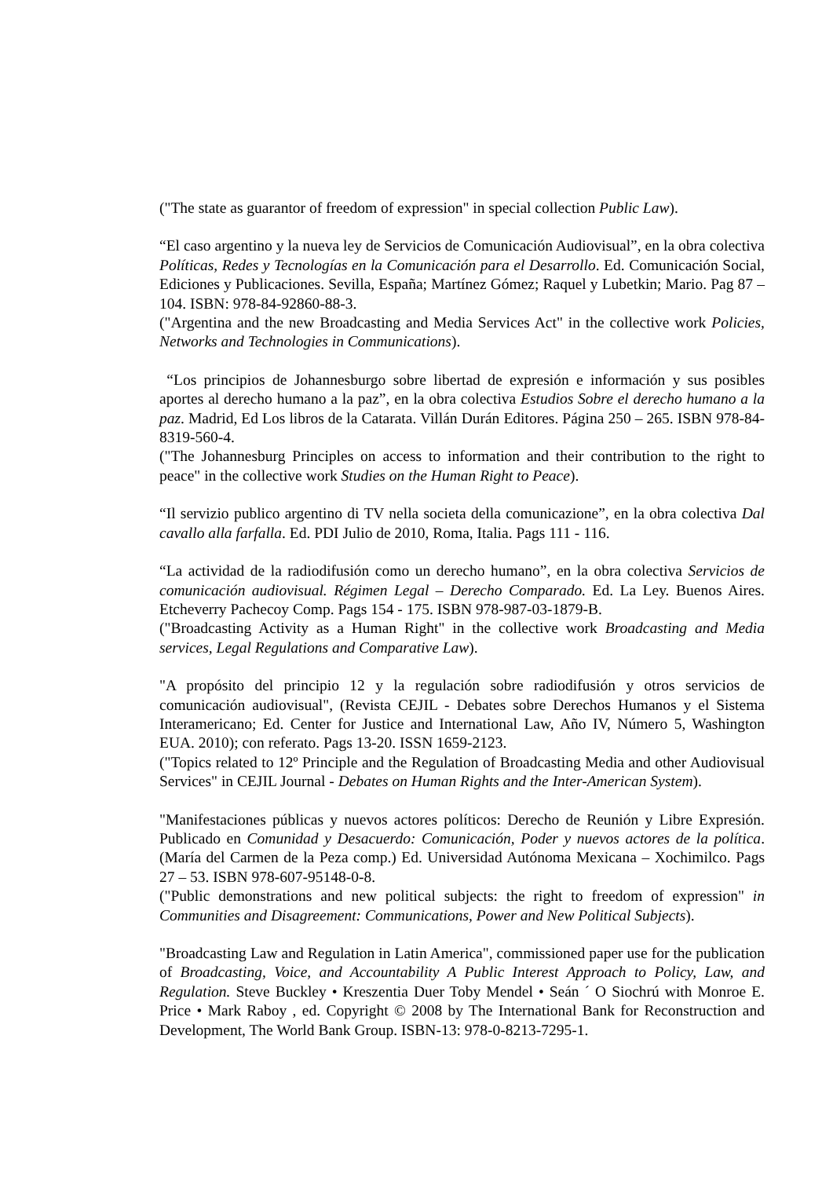("The state as guarantor of freedom of expression" in special collection Public Law).
“El caso argentino y la nueva ley de Servicios de Comunicación Audiovisual”, en la obra colectiva Políticas, Redes y Tecnologías en la Comunicación para el Desarrollo. Ed. Comunicación Social, Ediciones y Publicaciones. Sevilla, España; Martínez Gómez; Raquel y Lubetkin; Mario. Pag 87 – 104. ISBN: 978-84-92860-88-3.
("Argentina and the new Broadcasting and Media Services Act" in the collective work Policies, Networks and Technologies in Communications).
“Los principios de Johannesburgo sobre libertad de expresión e información y sus posibles aportes al derecho humano a la paz”, en la obra colectiva Estudios Sobre el derecho humano a la paz. Madrid, Ed Los libros de la Catarata. Villán Durán Editores. Página 250 – 265. ISBN 978-84-8319-560-4.
("The Johannesburg Principles on access to information and their contribution to the right to peace" in the collective work Studies on the Human Right to Peace).
“Il servizio publico argentino di TV nella societa della comunicazione”, en la obra colectiva Dal cavallo alla farfalla. Ed. PDI Julio de 2010, Roma, Italia. Pags 111 - 116.
“La actividad de la radiodifusión como un derecho humano”, en la obra colectiva Servicios de comunicación audiovisual. Régimen Legal – Derecho Comparado. Ed. La Ley. Buenos Aires. Etcheverry Pachecoy Comp. Pags 154 - 175. ISBN 978-987-03-1879-B.
("Broadcasting Activity as a Human Right" in the collective work Broadcasting and Media services, Legal Regulations and Comparative Law).
"A propósito del principio 12 y la regulación sobre radiodifusión y otros servicios de comunicación audiovisual", (Revista CEJIL - Debates sobre Derechos Humanos y el Sistema Interamericano; Ed. Center for Justice and International Law, Año IV, Número 5, Washington EUA. 2010); con referato. Pags 13-20. ISSN 1659-2123.
("Topics related to 12º Principle and the Regulation of Broadcasting Media and other Audiovisual Services" in CEJIL Journal - Debates on Human Rights and the Inter-American System).
"Manifestaciones públicas y nuevos actores políticos: Derecho de Reunión y Libre Expresión. Publicado en Comunidad y Desacuerdo: Comunicación, Poder y nuevos actores de la política. (María del Carmen de la Peza comp.) Ed. Universidad Autónoma Mexicana – Xochimilco. Pags 27 – 53. ISBN 978-607-95148-0-8.
("Public demonstrations and new political subjects: the right to freedom of expression" in Communities and Disagreement: Communications, Power and New Political Subjects).
"Broadcasting Law and Regulation in Latin America", commissioned paper use for the publication of Broadcasting, Voice, and Accountability A Public Interest Approach to Policy, Law, and Regulation. Steve Buckley • Kreszentia Duer Toby Mendel • Seán ´ O Siochrú with Monroe E. Price • Mark Raboy , ed. Copyright © 2008 by The International Bank for Reconstruction and Development, The World Bank Group. ISBN-13: 978-0-8213-7295-1.